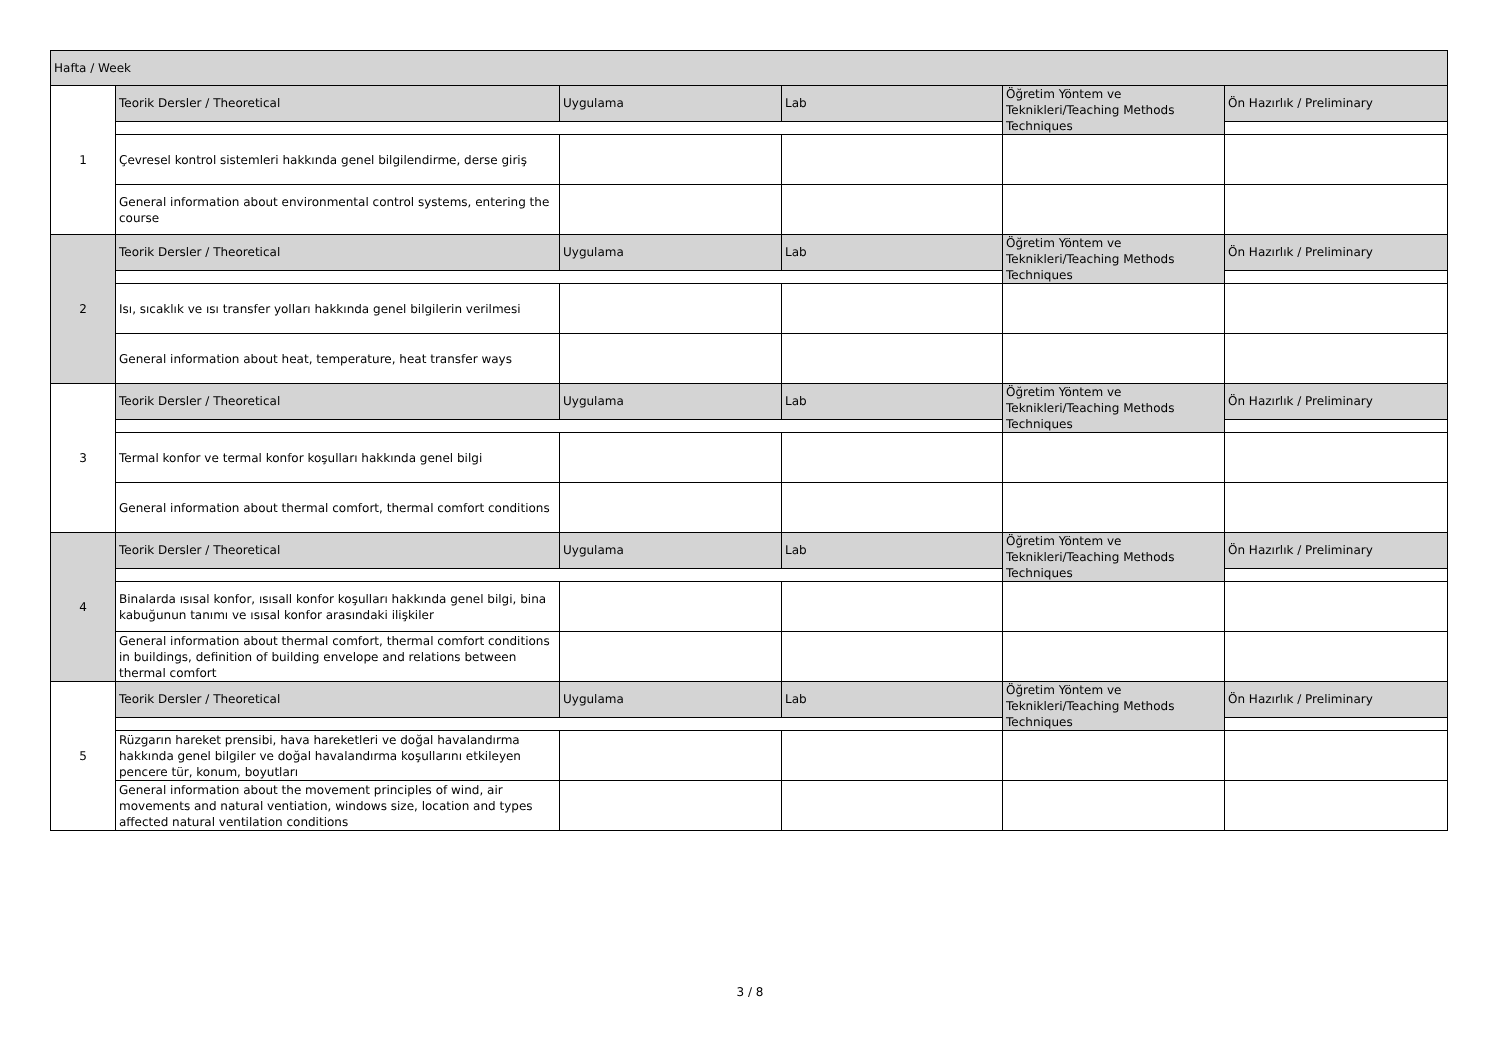| Hafta / Week | | | | | |
| 1 | Teorik Dersler / Theoretical | Uygulama | Lab | Öğretim Yöntem ve Teknikleri/Teaching Methods Techniques | Ön Hazırlık / Preliminary |
| | Çevresel kontrol sistemleri hakkında genel bilgilendirme, derse giriş | | | | |
| | General information about environmental control systems, entering the course | | | | |
| 2 | Teorik Dersler / Theoretical | Uygulama | Lab | Öğretim Yöntem ve Teknikleri/Teaching Methods Techniques | Ön Hazırlık / Preliminary |
| | Isı, sıcaklık ve ısı transfer yolları hakkında genel bilgilerin verilmesi | | | | |
| | General information about heat, temperature, heat transfer ways | | | | |
| 3 | Teorik Dersler / Theoretical | Uygulama | Lab | Öğretim Yöntem ve Teknikleri/Teaching Methods Techniques | Ön Hazırlık / Preliminary |
| | Termal konfor ve termal konfor koşulları hakkında genel bilgi | | | | |
| | General information about thermal comfort, thermal comfort conditions | | | | |
| 4 | Teorik Dersler / Theoretical | Uygulama | Lab | Öğretim Yöntem ve Teknikleri/Teaching Methods Techniques | Ön Hazırlık / Preliminary |
| | Binalarda ısısal konfor, ısısall konfor koşulları hakkında genel bilgi, bina kabuğunun tanımı ve ısısal konfor arasındaki ilişkiler | | | | |
| | General information about thermal comfort, thermal comfort conditions in buildings, definition of building envelope and relations between thermal comfort | | | | |
| 5 | Teorik Dersler / Theoretical | Uygulama | Lab | Öğretim Yöntem ve Teknikleri/Teaching Methods Techniques | Ön Hazırlık / Preliminary |
| | Rüzgarın hareket prensibi, hava hareketleri ve doğal havalandırma hakkında genel bilgiler ve doğal havalandırma koşullarını etkileyen pencere tür, konum, boyutları | | | | |
| | General information about the movement principles of wind, air movements and natural ventiation, windows size, location and types affected natural ventilation conditions | | | | |
3 / 8